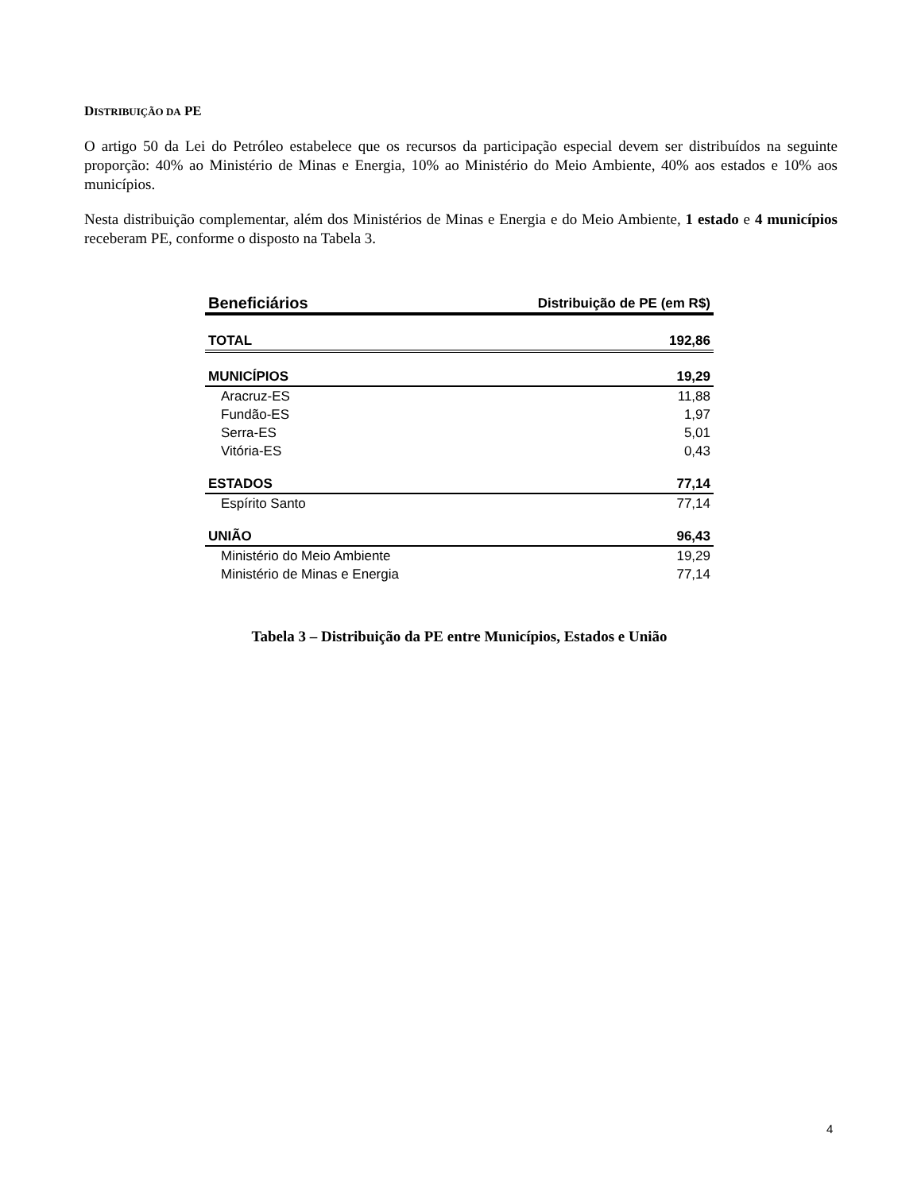DISTRIBUIÇÃO DA PE
O artigo 50 da Lei do Petróleo estabelece que os recursos da participação especial devem ser distribuídos na seguinte proporção: 40% ao Ministério de Minas e Energia, 10% ao Ministério do Meio Ambiente, 40% aos estados e 10% aos municípios.
Nesta distribuição complementar, além dos Ministérios de Minas e Energia e do Meio Ambiente, 1 estado e 4 municípios receberam PE, conforme o disposto na Tabela 3.
| Beneficiários | Distribuição de PE (em R$) |
| --- | --- |
| TOTAL | 192,86 |
| MUNICÍPIOS | 19,29 |
| Aracruz-ES | 11,88 |
| Fundão-ES | 1,97 |
| Serra-ES | 5,01 |
| Vitória-ES | 0,43 |
| ESTADOS | 77,14 |
| Espírito Santo | 77,14 |
| UNIÃO | 96,43 |
| Ministério do Meio Ambiente | 19,29 |
| Ministério de Minas e Energia | 77,14 |
Tabela 3 – Distribuição da PE entre Municípios, Estados e União
4